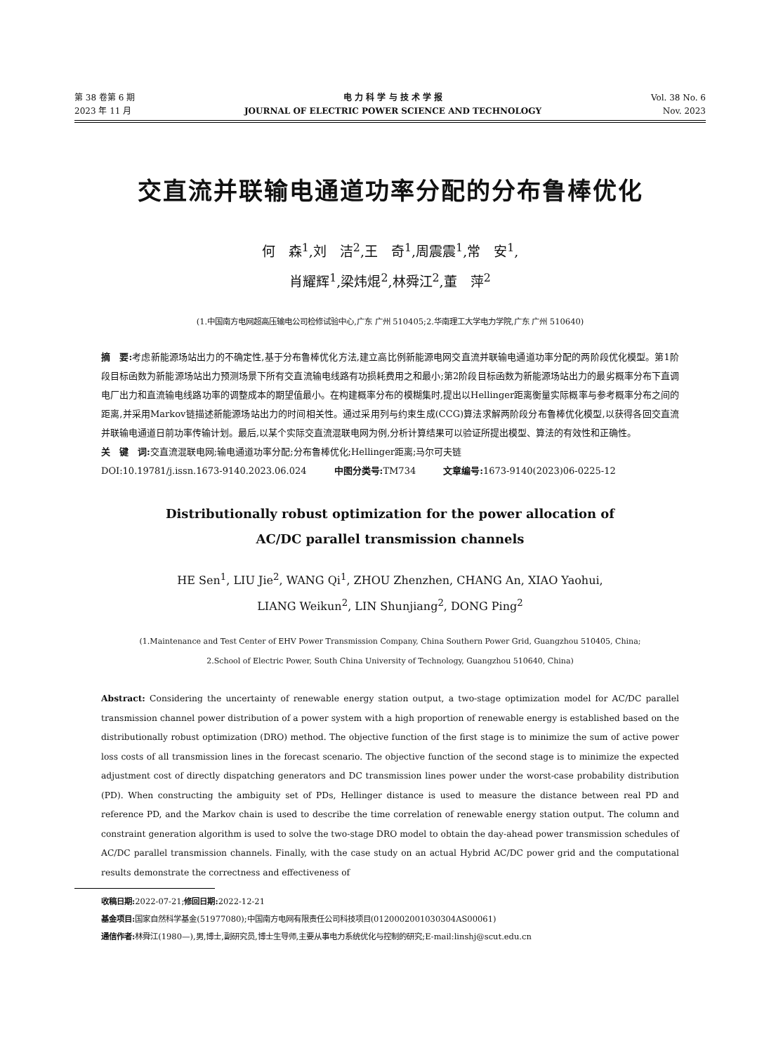第 38 卷第 6 期
2023 年 11 月
电 力 科 学 与 技 术 学 报
JOURNAL OF ELECTRIC POWER SCIENCE AND TECHNOLOGY
Vol. 38 No. 6
Nov. 2023
交直流并联输电通道功率分配的分布鲁棒优化
何　森<sup>1</sup>,刘　洁<sup>2</sup>,王　奇<sup>1</sup>,周震震<sup>1</sup>,常　安<sup>1</sup>,
肖耀辉<sup>1</sup>,梁炜焜<sup>2</sup>,林舜江<sup>2</sup>,董　萍<sup>2</sup>
(1.中国南方电网超高压输电公司检修试验中心,广东 广州 510405;2.华南理工大学电力学院,广东 广州 510640)
摘　要: 考虑新能源场站出力的不确定性,基于分布鲁棒优化方法,建立高比例新能源电网交直流并联输电通道功率分配的两阶段优化模型。第1阶段目标函数为新能源场站出力预测场景下所有交直流输电线路有功损耗费用之和最小;第2阶段目标函数为新能源场站出力的最劣概率分布下直调电厂出力和直流输电线路功率的调整成本的期望值最小。在构建概率分布的模糊集时,提出以Hellinger距离衡量实际概率与参考概率分布之间的距离,并采用Markov链描述新能源场站出力的时间相关性。通过采用列与约束生成(CCG)算法求解两阶段分布鲁棒优化模型,以获得各回交直流并联输电通道日前功率传输计划。最后,以某个实际交直流混联电网为例,分析计算结果可以验证所提出模型、算法的有效性和正确性。
关　键　词: 交直流混联电网;输电通道功率分配;分布鲁棒优化;Hellinger距离;马尔可夫链
DOI:10.19781/j.issn.1673-9140.2023.06.024　　　中图分类号: TM734　　　文章编号: 1673-9140(2023)06-0225-12
Distributionally robust optimization for the power allocation of
AC/DC parallel transmission channels
HE Sen<sup>1</sup>, LIU Jie<sup>2</sup>, WANG Qi<sup>1</sup>, ZHOU Zhenzhen, CHANG An, XIAO Yaohui,
LIANG Weikun<sup>2</sup>, LIN Shunjiang<sup>2</sup>, DONG Ping<sup>2</sup>
(1.Maintenance and Test Center of EHV Power Transmission Company, China Southern Power Grid, Guangzhou 510405, China;
2.School of Electric Power, South China University of Technology, Guangzhou 510640, China)
Abstract: Considering the uncertainty of renewable energy station output, a two-stage optimization model for AC/DC parallel transmission channel power distribution of a power system with a high proportion of renewable energy is established based on the distributionally robust optimization (DRO) method. The objective function of the first stage is to minimize the sum of active power loss costs of all transmission lines in the forecast scenario. The objective function of the second stage is to minimize the expected adjustment cost of directly dispatching generators and DC transmission lines power under the worst-case probability distribution (PD). When constructing the ambiguity set of PDs, Hellinger distance is used to measure the distance between real PD and reference PD, and the Markov chain is used to describe the time correlation of renewable energy station output. The column and constraint generation algorithm is used to solve the two-stage DRO model to obtain the day-ahead power transmission schedules of AC/DC parallel transmission channels. Finally, with the case study on an actual Hybrid AC/DC power grid and the computational results demonstrate the correctness and effectiveness of
收稿日期: 2022-07-21;修回日期: 2022-12-21
基金项目: 国家自然科学基金(51977080);中国南方电网有限责任公司科技项目(0120002001030304AS00061)
通信作者: 林舜江(1980—),男,博士,副研究员,博士生导师,主要从事电力系统优化与控制的研究;E-mail:linshj@scut.edu.cn